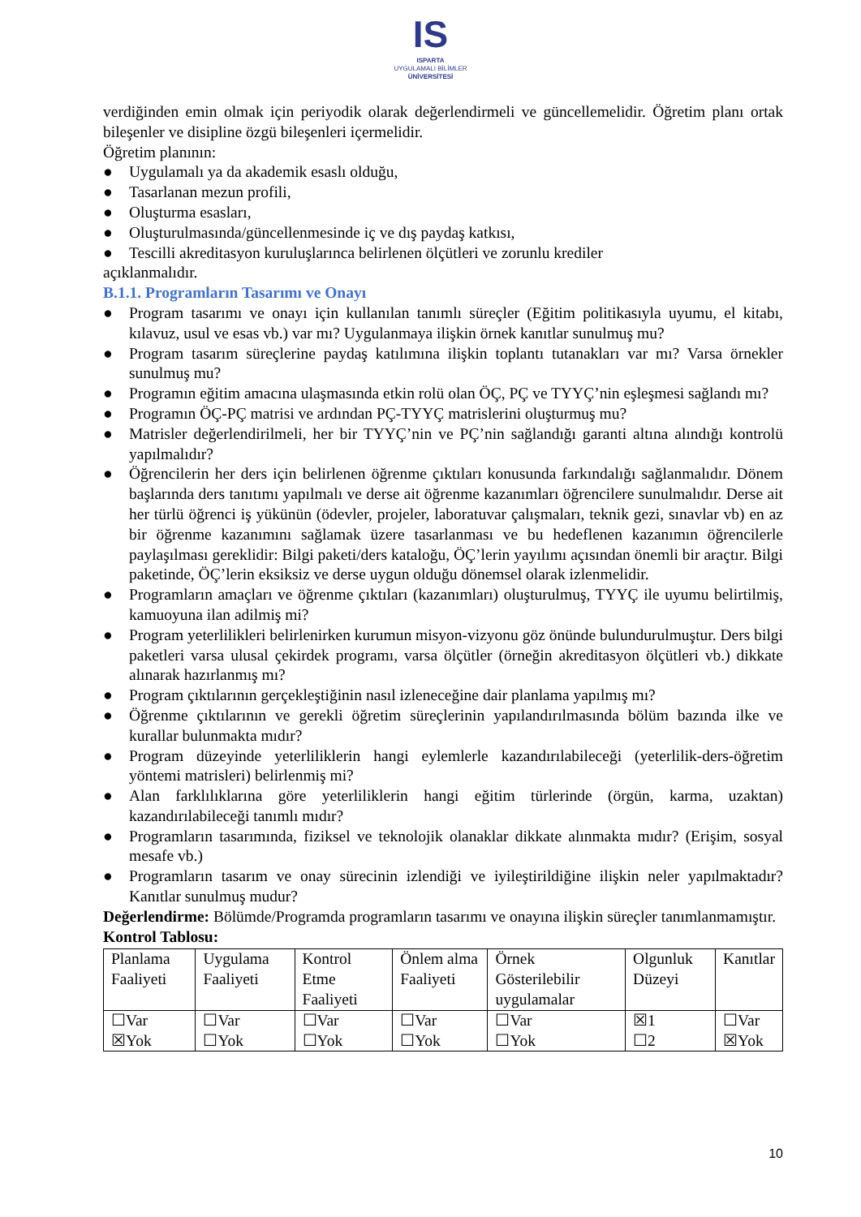IS
ISPARTA
UYGULAMALI BİLİMLER
ÜNİVERSİTESİ
verdiğinden emin olmak için periyodik olarak değerlendirmeli ve güncellemelidir. Öğretim planı ortak bileşenler ve disipline özgü bileşenleri içermelidir.
Öğretim planının:
● Uygulamalı ya da akademik esaslı olduğu,
● Tasarlanan mezun profili,
● Oluşturma esasları,
● Oluşturulmasında/güncellenmesinde iç ve dış paydaş katkısı,
● Tescilli akreditasyon kuruluşlarınca belirlenen ölçütleri ve zorunlu krediler
açıklanmalıdır.
B.1.1. Programların Tasarımı ve Onayı
● Program tasarımı ve onayı için kullanılan tanımlı süreçler (Eğitim politikasıyla uyumu, el kitabı, kılavuz, usul ve esas vb.) var mı? Uygulanmaya ilişkin örnek kanıtlar sunulmuş mu?
● Program tasarım süreçlerine paydaş katılımına ilişkin toplantı tutanakları var mı? Varsa örnekler sunulmuş mu?
● Programın eğitim amacına ulaşmasında etkin rolü olan ÖÇ, PÇ ve TYYÇ’nin eşleşmesi sağlandı mı?
● Programın ÖÇ-PÇ matrisi ve ardından PÇ-TYYÇ matrislerini oluşturmuş mu?
● Matrisler değerlendirilmeli, her bir TYYÇ’nin ve PÇ’nin sağlandığı garanti altına alındığı kontrolü yapılmalıdır?
● Öğrencilerin her ders için belirlenen öğrenme çıktıları konusunda farkındalığı sağlanmalıdır. Dönem başlarında ders tanıtımı yapılmalı ve derse ait öğrenme kazanımları öğrencilere sunulmalıdır. Derse ait her türlü öğrenci iş yükünün (ödevler, projeler, laboratuvar çalışmaları, teknik gezi, sınavlar vb) en az bir öğrenme kazanımını sağlamak üzere tasarlanması ve bu hedeflenen kazanımın öğrencilerle paylaşılması gereklidir: Bilgi paketi/ders kataloğu, ÖÇ’lerin yayılımı açısından önemli bir araçtır. Bilgi paketinde, ÖÇ’lerin eksiksiz ve derse uygun olduğu dönemsel olarak izlenmelidir.
● Programların amaçları ve öğrenme çıktıları (kazanımları) oluşturulmuş, TYYÇ ile uyumu belirtilmiş, kamuoyuna ilan adilmiş mi?
● Program yeterlilikleri belirlenirken kurumun misyon-vizyonu göz önünde bulundurulmuştur. Ders bilgi paketleri varsa ulusal çekirdek programı, varsa ölçütler (örneğin akreditasyon ölçütleri vb.) dikkate alınarak hazırlanmış mı?
● Program çıktılarının gerçekleştiğinin nasıl izleneceğine dair planlama yapılmış mı?
● Öğrenme çıktılarının ve gerekli öğretim süreçlerinin yapılandırılmasında bölüm bazında ilke ve kurallar bulunmakta mıdır?
● Program düzeyinde yeterliliklerin hangi eylemlerle kazandırılabileceği (yeterlilik-ders-öğretim yöntemi matrisleri) belirlenmiş mi?
● Alan farklılıklarına göre yeterliliklerin hangi eğitim türlerinde (örgün, karma, uzaktan) kazandırılabileceği tanımlı mıdır?
● Programların tasarımında, fiziksel ve teknolojik olanaklar dikkate alınmakta mıdır? (Erişim, sosyal mesafe vb.)
● Programların tasarım ve onay sürecinin izlendiği ve iyileştirildiğine ilişkin neler yapılmaktadır? Kanıtlar sunulmuş mudur?
Değerlendirme: Bölümde/Programda programların tasarımı ve onayına ilişkin süreçler tanımlanmamıştır.
Kontrol Tablosu:
| Planlama Faaliyeti | Uygulama Faaliyeti | Kontrol Etme Faaliyeti | Önlem alma Faaliyeti | Örnek Gösterilebilir uygulamalar | Olgunluk Düzeyi | Kanıtlar |
| ☐Var ☒Yok | ☐Var ☐Yok | ☐Var ☐Yok | ☐Var ☐Yok | ☐Var ☐Yok | ☒1 ☐2 | ☐Var ☒Yok |
10